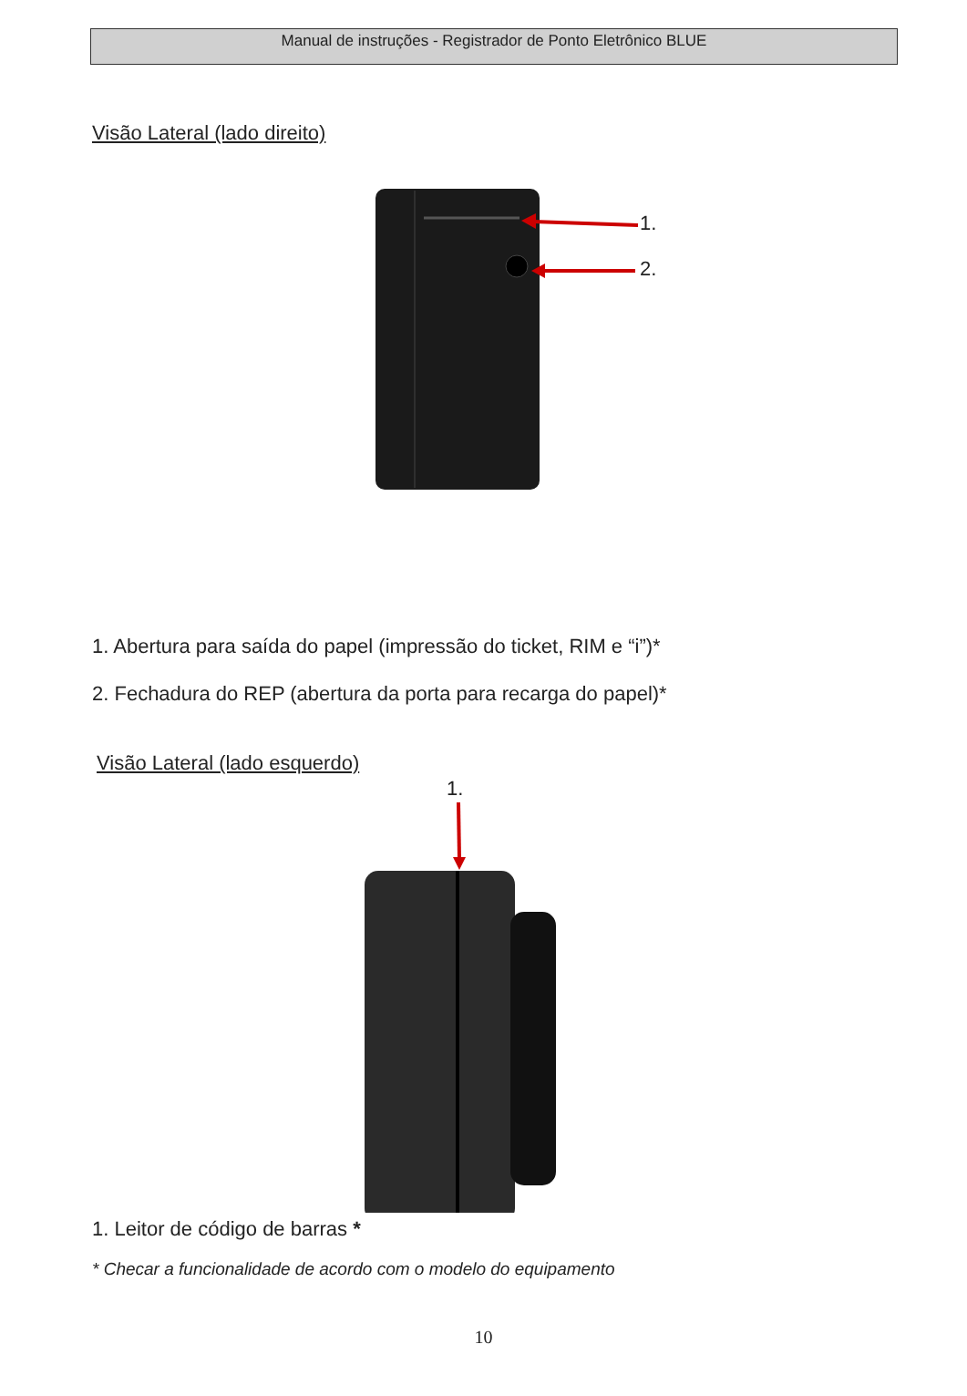Manual de instruções - Registrador de Ponto Eletrônico BLUE
Visão Lateral (lado direito)
1.
2.
1. Abertura para saída do papel (impressão do ticket, RIM e “i”)*
2. Fechadura do REP (abertura da porta para recarga do papel)*
Visão Lateral (lado esquerdo)
1.
1. Leitor de código de barras *
* Checar a funcionalidade de acordo com o modelo do equipamento
10